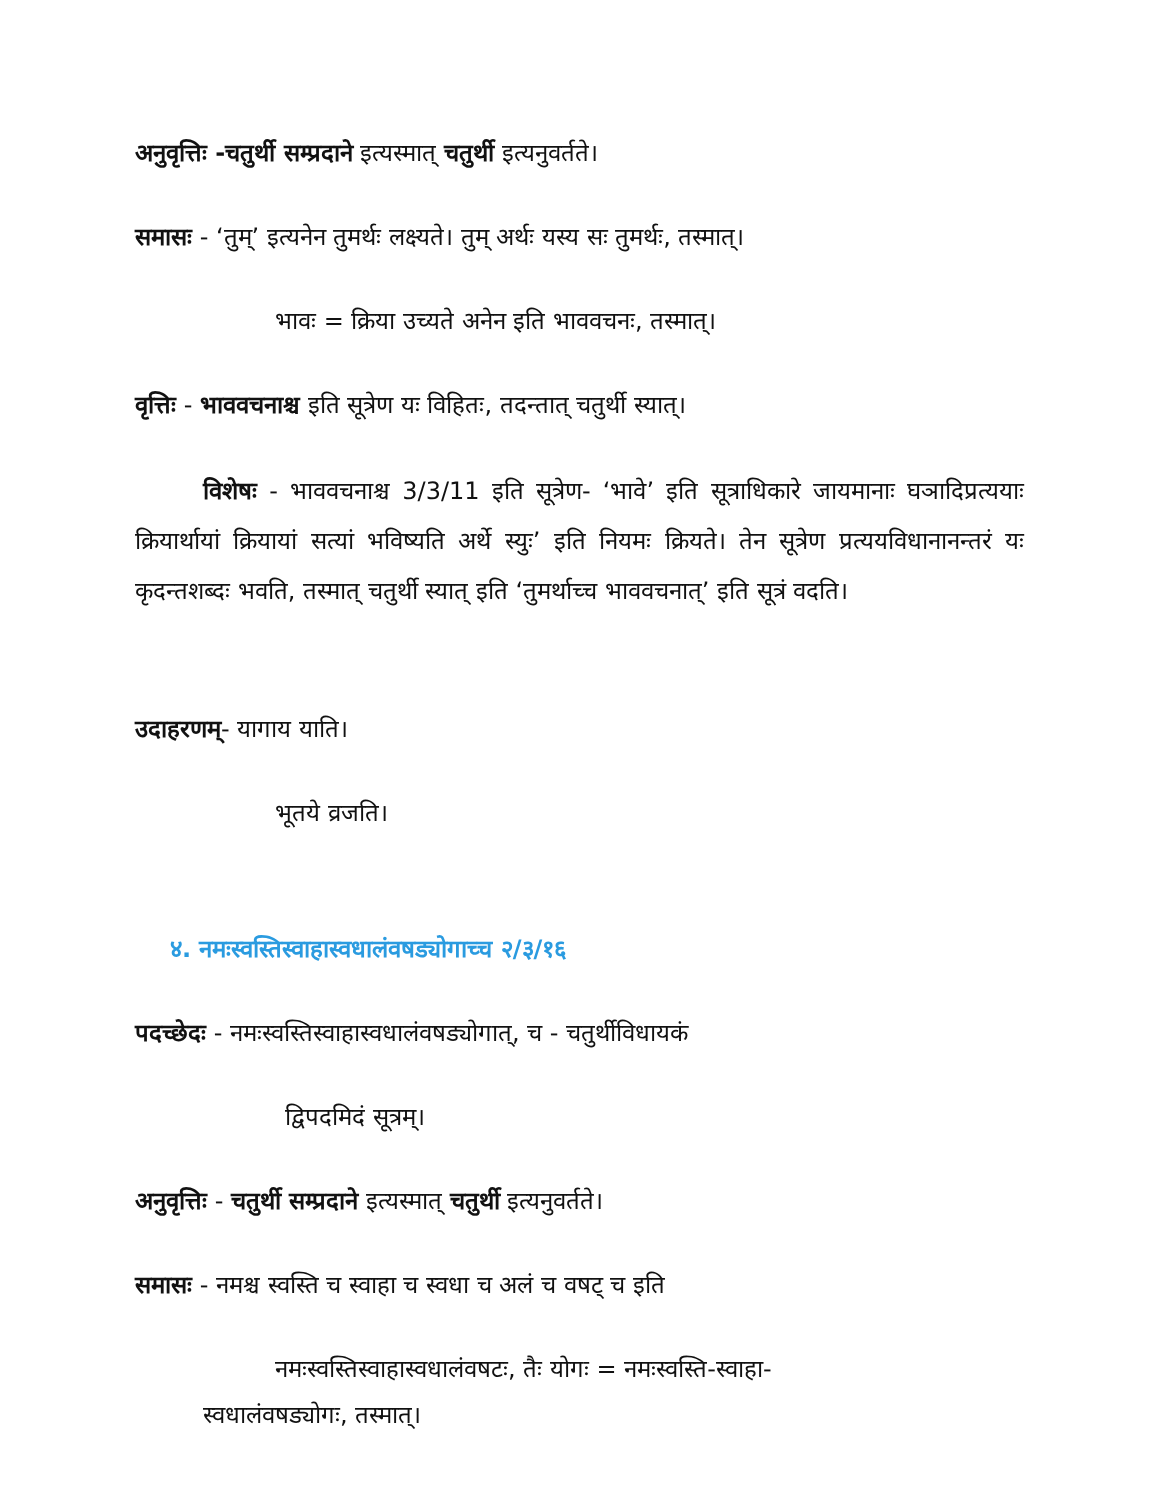अनुवृत्तिः -चतुर्थी सम्प्रदाने इत्यस्मात् चतुर्थी इत्यनुवर्तते।
समासः - ‘तुम्’ इत्यनेन तुमर्थः लक्ष्यते। तुम् अर्थः यस्य सः तुमर्थः, तस्मात्।
भावः = क्रिया उच्यते अनेन इति भाववचनः, तस्मात्।
वृत्तिः - भाववचनाश्च इति सूत्रेण यः विहितः, तदन्तात् चतुर्थी स्यात्।
विशेषः - भाववचनाश्च 3/3/11 इति सूत्रेण- ‘भावे’ इति सूत्राधिकारे जायमानाः घञादिप्रत्ययाः क्रियार्थायां क्रियायां सत्यां भविष्यति अर्थे स्युः’ इति नियमः क्रियते। तेन सूत्रेण प्रत्ययविधानानन्तरं यः कृदन्तशब्दः भवति, तस्मात् चतुर्थी स्यात् इति ‘तुमर्थाच्च भाववचनात्’ इति सूत्रं वदति।
उदाहरणम्- यागाय याति।
भूतये व्रजति।
४. नमःस्वस्तिस्वाहास्वधालंवषड्योगाच्च २/३/१६
पदच्छेदः - नमःस्वस्तिस्वाहास्वधालंवषड्योगात्, च - चतुर्थीविधायकं
द्विपदमिदं सूत्रम्।
अनुवृत्तिः - चतुर्थी सम्प्रदाने इत्यस्मात् चतुर्थी इत्यनुवर्तते।
समासः - नमश्च स्वस्ति च स्वाहा च स्वधा च अलं च वषट् च इति
नमःस्वस्तिस्वाहास्वधालंवषटः, तैः योगः = नमःस्वस्ति-स्वाहा-
स्वधालंवषड्योगः, तस्मात्।